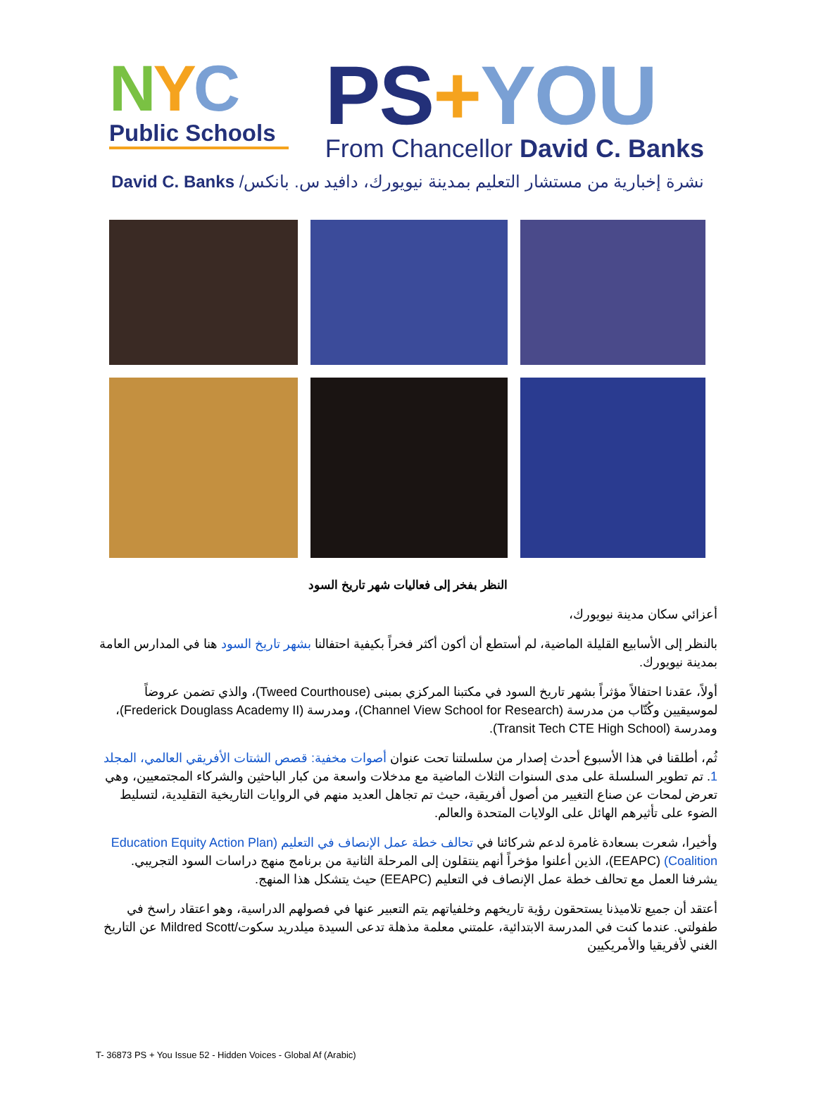NYC
Public Schools
PS+YOU
From Chancellor David C. Banks
نشرة إخبارية من مستشار التعليم بمدينة نيويورك، دافيد س. بانكس/ David C. Banks
النظر بفخر إلى فعاليات شهر تاريخ السود
أعزائي سكان مدينة نيويورك،
بالنظر إلى الأسابيع القليلة الماضية، لم أستطع أن أكون أكثر فخراً بكيفية احتفالنا بشهر تاريخ السود هنا في المدارس العامة بمدينة نيويورك.
أولاً، عقدنا احتفالاً مؤثراً بشهر تاريخ السود في مكتبنا المركزي بمبنى (Tweed Courthouse)، والذي تضمن عروضاً لموسيقيين وكُتّاب من مدرسة (Channel View School for Research)، ومدرسة (Frederick Douglass Academy II)، ومدرسة (Transit Tech CTE High School).
ثُم، أطلقنا في هذا الأسبوع أحدث إصدار من سلسلتنا تحت عنوان أصوات مخفية: قصص الشتات الأفريقي العالمي، المجلد 1. تم تطوير السلسلة على مدى السنوات الثلاث الماضية مع مدخلات واسعة من كبار الباحثين والشركاء المجتمعيين، وهي تعرض لمحات عن صناع التغيير من أصول أفريقية، حيث تم تجاهل العديد منهم في الروايات التاريخية التقليدية، لتسليط الضوء على تأثيرهم الهائل على الولايات المتحدة والعالم.
وأخيرا، شعرت بسعادة غامرة لدعم شركائنا في تحالف خطة عمل الإنصاف في التعليم (Education Equity Action Plan Coalition) (EEAPC)، الذين أعلنوا مؤخراً أنهم ينتقلون إلى المرحلة الثانية من برنامج منهج دراسات السود التجريبي. يشرفنا العمل مع تحالف خطة عمل الإنصاف في التعليم (EEAPC) حيث يتشكل هذا المنهج.
أعتقد أن جميع تلاميذنا يستحقون رؤية تاريخهم وخلفياتهم يتم التعبير عنها في فصولهم الدراسية، وهو اعتقاد راسخ في طفولتي. عندما كنت في المدرسة الابتدائية، علمتني معلمة مذهلة تدعى السيدة ميلدريد سكوت/Mildred Scott عن التاريخ الغني لأفريقيا والأمريكيين
T- 36873 PS + You Issue 52 - Hidden Voices - Global Af (Arabic)